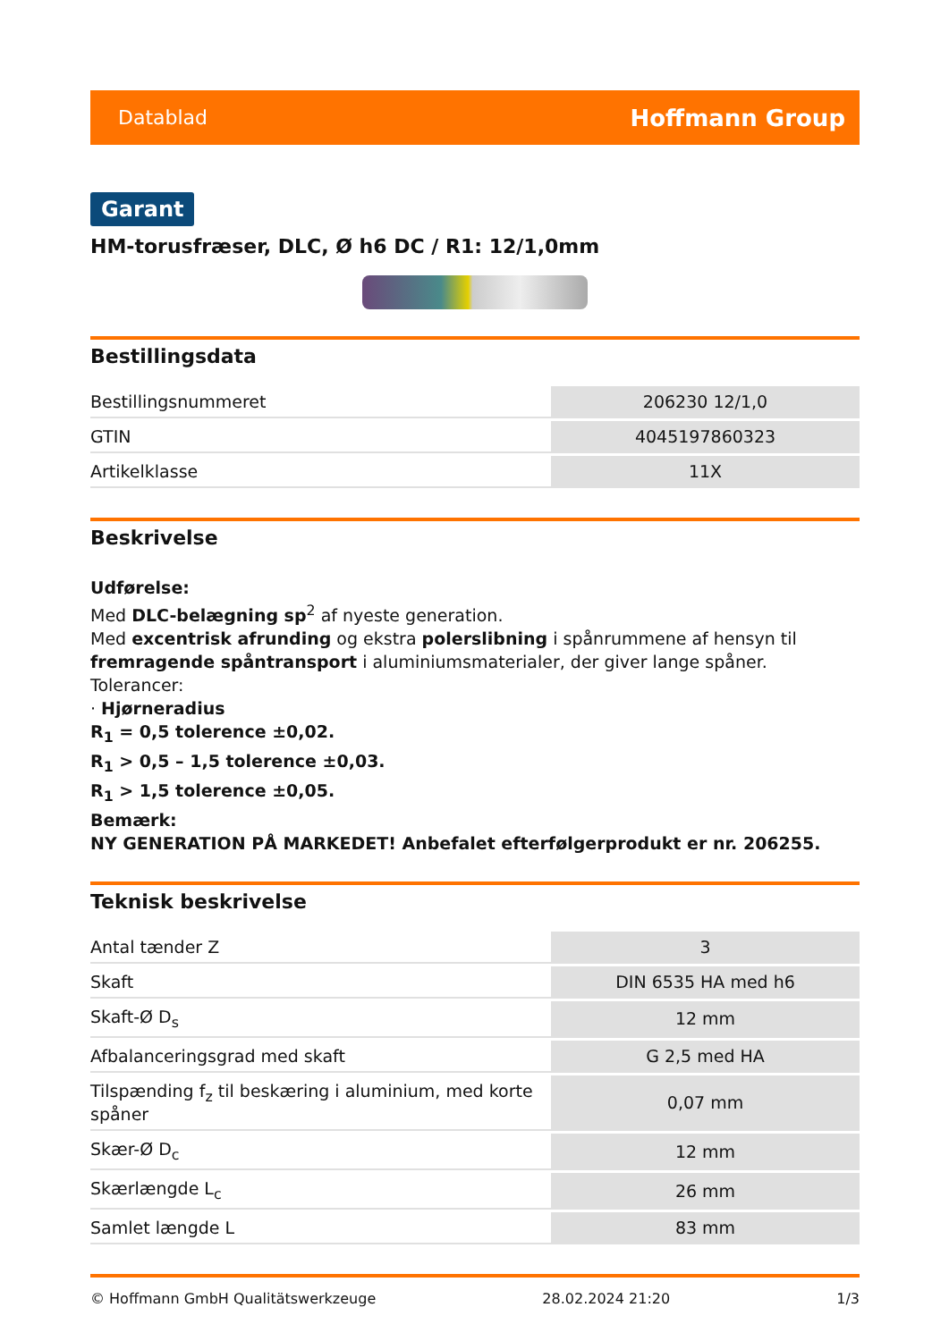Datablad Hoffmann Group
Garant
HM-torusfræser, DLC, Ø h6 DC / R1: 12/1,0mm
Bestillingsdata
| Bestillingsnummeret | 206230 12/1,0 |
| GTIN | 4045197860323 |
| Artikelklasse | 11X |
Beskrivelse
Udførelse:
Med DLC-belægning sp<sup>2</sup> af nyeste generation.
Med excentrisk afrunding og ekstra polerslibning i spånrummene af hensyn til fremragende spåntransport i aluminiumsmaterialer, der giver lange spåner.
Tolerancer:
· Hjørneradius
R<sub>1</sub> = 0,5 tolerence ±0,02.
R<sub>1</sub> > 0,5 – 1,5 tolerence ±0,03.
R<sub>1</sub> > 1,5 tolerence ±0,05.
Bemærk:
NY GENERATION PÅ MARKEDET! Anbefalet efterfølgerprodukt er nr. 206255.
Teknisk beskrivelse
| Antal tænder Z | 3 |
| Skaft | DIN 6535 HA med h6 |
| Skaft-Ø D<sub>s</sub> | 12 mm |
| Afbalanceringsgrad med skaft | G 2,5 med HA |
| Tilspænding f<sub>z</sub> til beskæring i aluminium, med korte spåner | 0,07 mm |
| Skær-Ø D<sub>c</sub> | 12 mm |
| Skærlængde L<sub>c</sub> | 26 mm |
| Samlet længde L | 83 mm |
© Hoffmann GmbH Qualitätswerkzeuge 28.02.2024 21:20 1/3